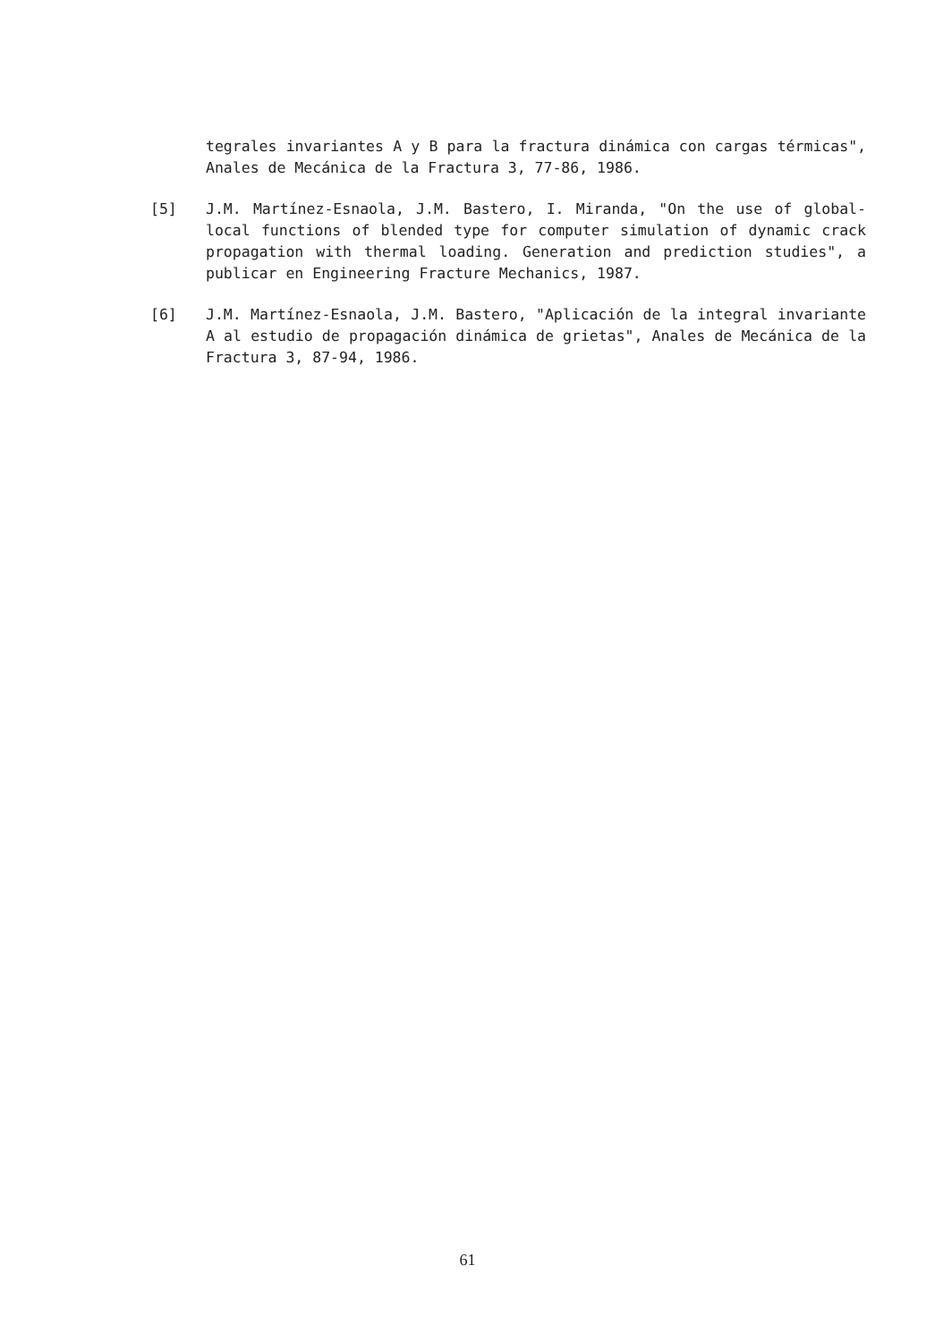tegrales invariantes A y B para la fractura dinámica con cargas térmicas", Anales de Mecánica de la Fractura 3, 77-86, 1986.
[5] J.M. Martínez-Esnaola, J.M. Bastero, I. Miranda, "On the use of global-local functions of blended type for computer simulation of dynamic crack propagation with thermal loading. Generation and prediction studies", a publicar en Engineering Fracture Mechanics, 1987.
[6] J.M. Martínez-Esnaola, J.M. Bastero, "Aplicación de la integral invariante A al estudio de propagación dinámica de grietas", Anales de Mecánica de la Fractura 3, 87-94, 1986.
61